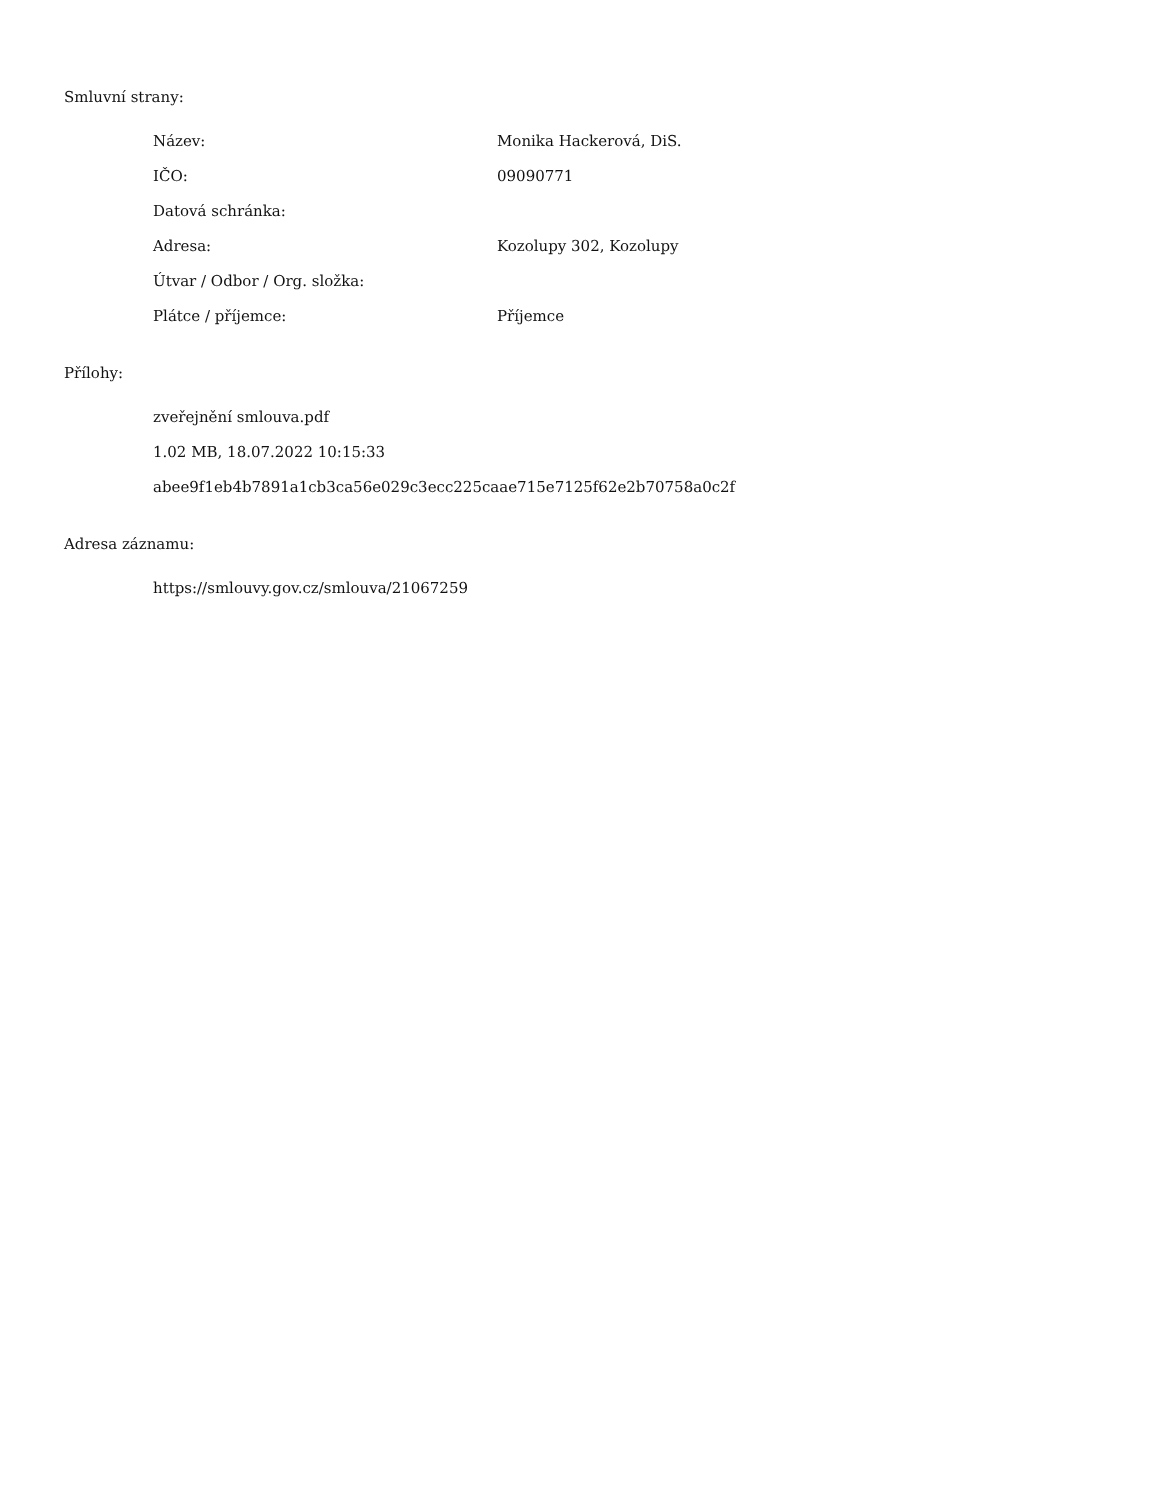Smluvní strany:
| Název: | Monika Hackerová, DiS. |
| IČO: | 09090771 |
| Datová schránka: | |
| Adresa: | Kozolupy 302, Kozolupy |
| Útvar / Odbor / Org. složka: | |
| Plátce / příjemce: | Příjemce |
Přílohy:
zveřejnění smlouva.pdf
1.02 MB, 18.07.2022 10:15:33
abee9f1eb4b7891a1cb3ca56e029c3ecc225caae715e7125f62e2b70758a0c2f
Adresa záznamu:
https://smlouvy.gov.cz/smlouva/21067259